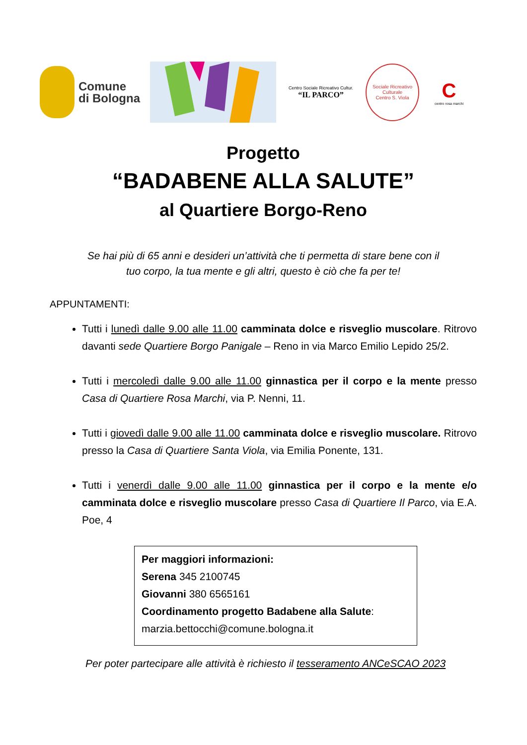Comune
di Bologna
Centro Sociale Ricreativo Cultur.
“IL PARCO”
Sociale Ricreativo Culturale
Centro S. Viola
C
centro rosa marchi
Progetto
“BADABENE ALLA SALUTE”
al Quartiere Borgo-Reno
Se hai più di 65 anni e desideri un’attività che ti permetta di stare bene con il
tuo corpo, la tua mente e gli altri, questo è ciò che fa per te!
APPUNTAMENTI:
Tutti i lunedì dalle 9.00 alle 11.00 camminata dolce e risveglio muscolare. Ritrovo davanti sede Quartiere Borgo Panigale – Reno in via Marco Emilio Lepido 25/2.
Tutti i mercoledì dalle 9.00 alle 11.00 ginnastica per il corpo e la mente presso Casa di Quartiere Rosa Marchi, via P. Nenni, 11.
Tutti i giovedì dalle 9.00 alle 11.00 camminata dolce e risveglio muscolare. Ritrovo presso la Casa di Quartiere Santa Viola, via Emilia Ponente, 131.
Tutti i venerdì dalle 9.00 alle 11.00 ginnastica per il corpo e la mente e/o camminata dolce e risveglio muscolare presso Casa di Quartiere Il Parco, via E.A. Poe, 4
Per maggiori informazioni:
Serena 345 2100745
Giovanni 380 6565161
Coordinamento progetto Badabene alla Salute:
marzia.bettocchi@comune.bologna.it
Per poter partecipare alle attività è richiesto il tesseramento ANCeSCAO 2023